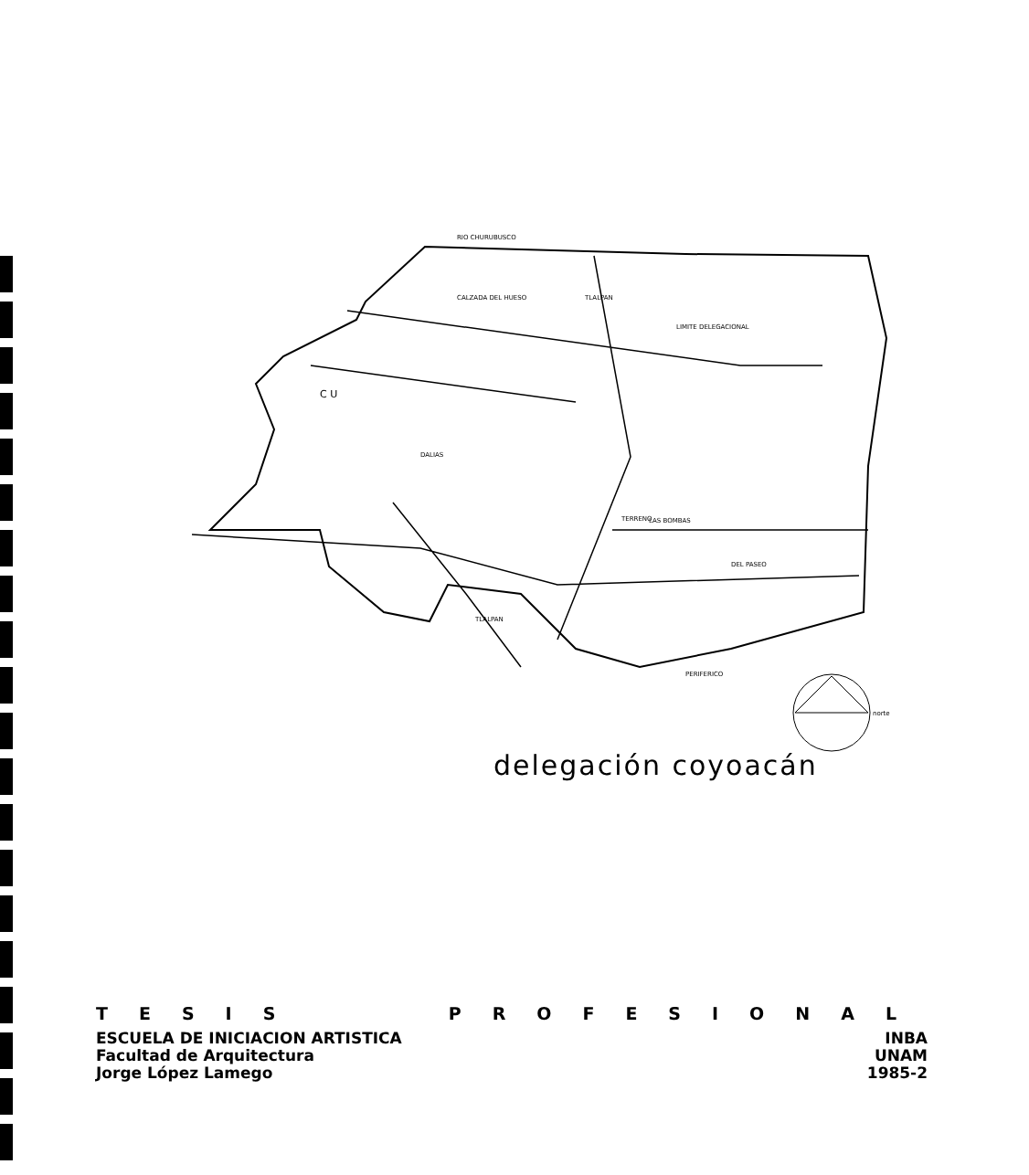RIO CHURUBUSCO
CALZADA DEL HUESO
TLALPAN
LIMITE DELEGACIONAL
C U
DALIAS
TERRENO
LAS BOMBAS
DEL PASEO
PERIFERICO
TLALPAN
norte
delegación coyoacán
TESIS PROFESIONAL
ESCUELA DE INICIACION ARTISTICA INBA
Facultad de Arquitectura UNAM
Jorge López Lamego 1985-2